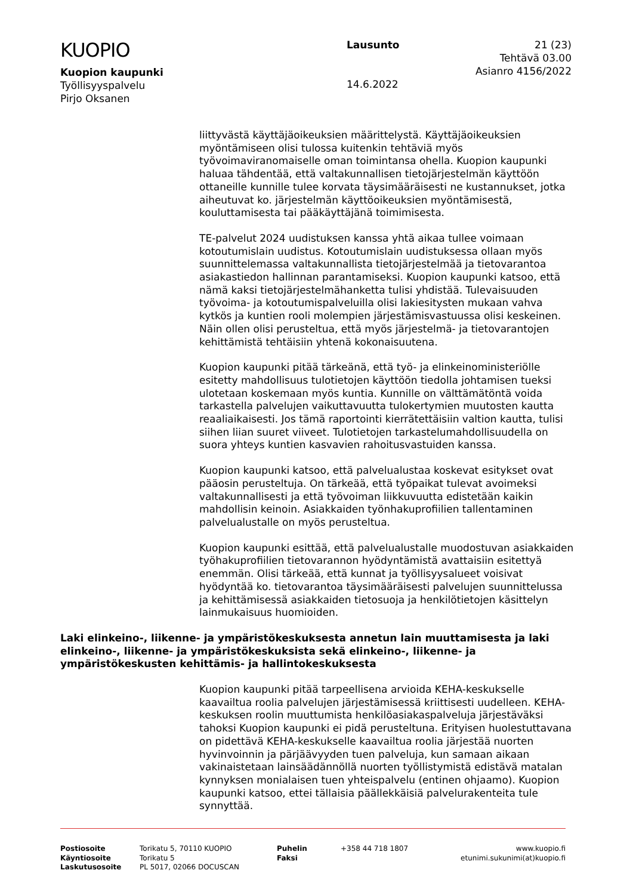KUOPIO
Kuopion kaupunki
Työllisyyspalvelu
Pirjo Oksanen
Lausunto
14.6.2022
21 (23)
Tehtävä 03.00
Asianro 4156/2022
liittyvästä käyttäjäoikeuksien määrittelystä. Käyttäjäoikeuksien myöntämiseen olisi tulossa kuitenkin tehtäviä myös työvoimaviranomaiselle oman toimintansa ohella. Kuopion kaupunki haluaa tähdentää, että valtakunnallisen tietojärjestelmän käyttöön ottaneille kunnille tulee korvata täysimääräisesti ne kustannukset, jotka aiheutuvat ko. järjestelmän käyttöoikeuksien myöntämisestä, kouluttamisesta tai pääkäyttäjänä toimimisesta.
TE-palvelut 2024 uudistuksen kanssa yhtä aikaa tullee voimaan kotoutumislain uudistus. Kotoutumislain uudistuksessa ollaan myös suunnittelemassa valtakunnallista tietojärjestelmää ja tietovarantoa asiakastiedon hallinnan parantamiseksi. Kuopion kaupunki katsoo, että nämä kaksi tietojärjestelmähanketta tulisi yhdistää. Tulevaisuuden työvoima- ja kotoutumispalveluilla olisi lakiesitysten mukaan vahva kytkös ja kuntien rooli molempien järjestämisvastuussa olisi keskeinen. Näin ollen olisi perusteltua, että myös järjestelmä- ja tietovarantojen kehittämistä tehtäisiin yhtenä kokonaisuutena.
Kuopion kaupunki pitää tärkeänä, että työ- ja elinkeinoministeriölle esitetty mahdollisuus tulotietojen käyttöön tiedolla johtamisen tueksi ulotetaan koskemaan myös kuntia. Kunnille on välttämätöntä voida tarkastella palvelujen vaikuttavuutta tulokertymien muutosten kautta reaaliaikaisesti. Jos tämä raportointi kierrätettäisiin valtion kautta, tulisi siihen liian suuret viiveet. Tulotietojen tarkastelumahdollisuudella on suora yhteys kuntien kasvavien rahoitusvastuiden kanssa.
Kuopion kaupunki katsoo, että palvelualustaa koskevat esitykset ovat pääosin perusteltuja. On tärkeää, että työpaikat tulevat avoimeksi valtakunnallisesti ja että työvoiman liikkuvuutta edistetään kaikin mahdollisin keinoin. Asiakkaiden työnhakuprofiilien tallentaminen palvelualustalle on myös perusteltua.
Kuopion kaupunki esittää, että palvelualustalle muodostuvan asiakkaiden työhakuprofiilien tietovarannon hyödyntämistä avattaisiin esitettyä enemmän. Olisi tärkeää, että kunnat ja työllisyysalueet voisivat hyödyntää ko. tietovarantoa täysimääräisesti palvelujen suunnittelussa ja kehittämisessä asiakkaiden tietosuoja ja henkilötietojen käsittelyn lainmukaisuus huomioiden.
Laki elinkeino-, liikenne- ja ympäristökeskuksesta annetun lain muuttamisesta ja laki elinkeino-, liikenne- ja ympäristökeskuksista sekä elinkeino-, liikenne- ja ympäristökeskusten kehittämis- ja hallintokeskuksesta
Kuopion kaupunki pitää tarpeellisena arvioida KEHA-keskukselle kaavailtua roolia palvelujen järjestämisessä kriittisesti uudelleen. KEHA-keskuksen roolin muuttumista henkilöasiakaspalveluja järjestäväksi tahoksi Kuopion kaupunki ei pidä perusteltuna. Erityisen huolestuttavana on pidettävä KEHA-keskukselle kaavailtua roolia järjestää nuorten hyvinvoinnin ja pärjäävyyden tuen palveluja, kun samaan aikaan vakinaistetaan lainsäädännöllä nuorten työllistymistä edistävä matalan kynnyksen monialaisen tuen yhteispalvelu (entinen ohjaamo). Kuopion kaupunki katsoo, ettei tällaisia päällekkäisiä palvelurakenteita tule synnyttää.
Postiosoite
Käyntiosoite
Laskutusosoite
Torikatu 5, 70110 KUOPIO
Torikatu 5
PL 5017, 02066 DOCUSCAN
Puhelin
Faksi
+358 44 718 1807 www.kuopio.fi
etunimi.sukunimi(at)kuopio.fi